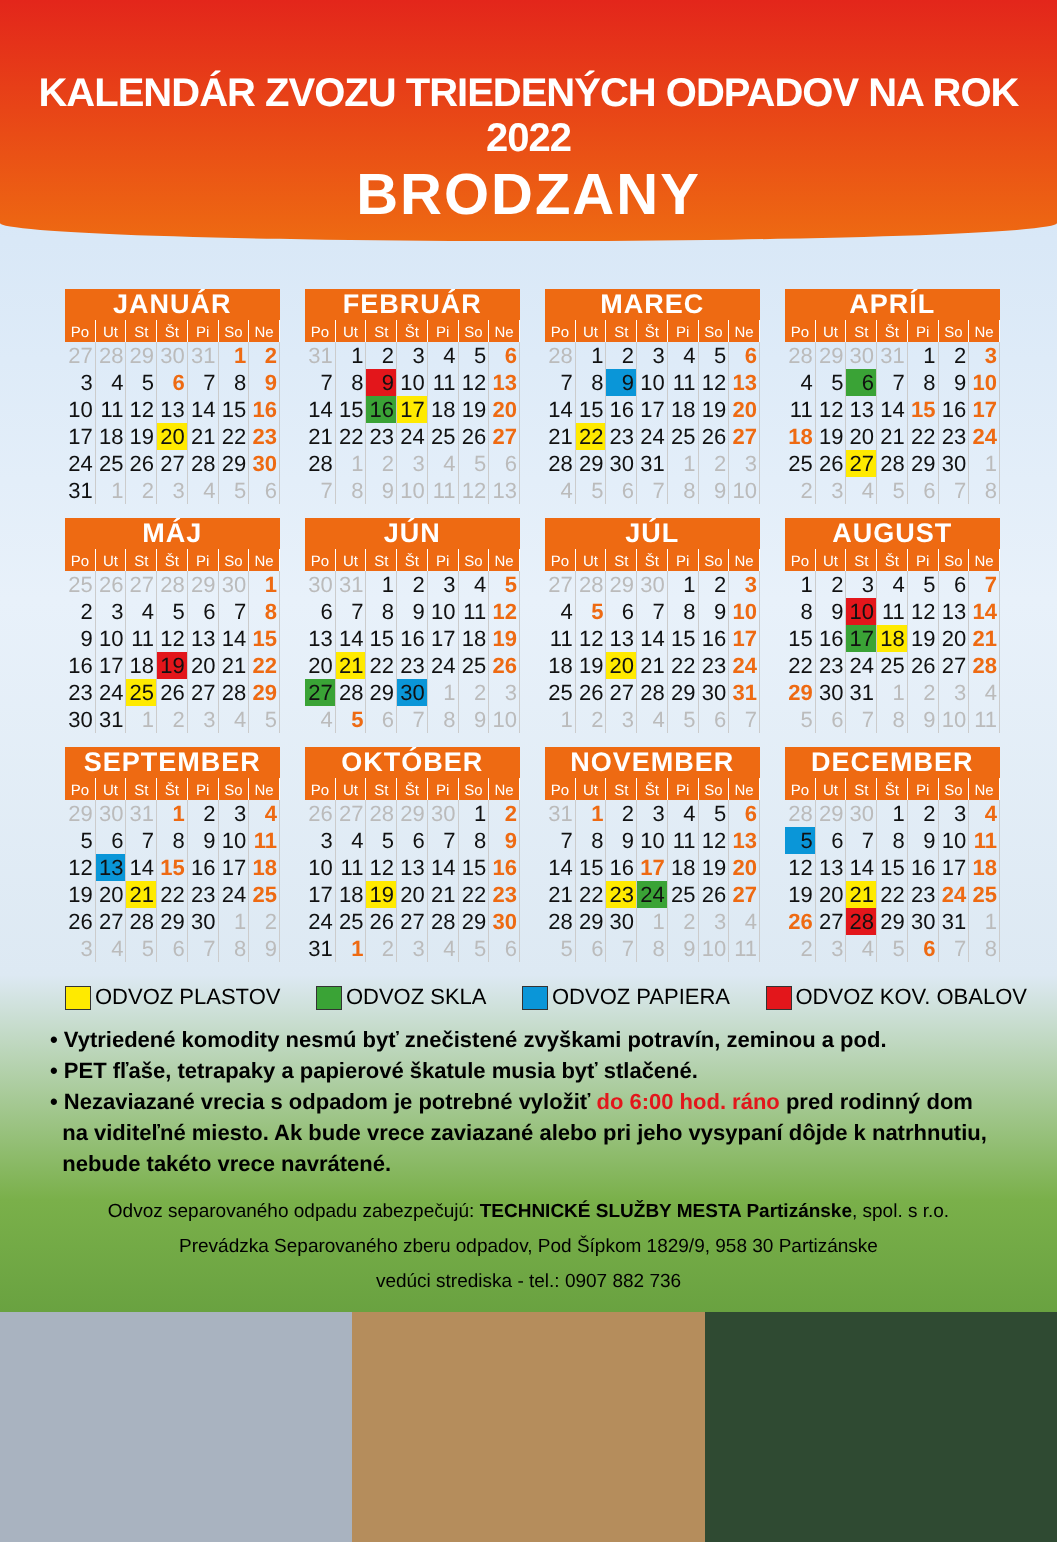KALENDÁR ZVOZU TRIEDENÝCH ODPADOV NA ROK 2022
BRODZANY
| JANUÁR | | | | | | |
| --- | --- | --- | --- | --- | --- | --- |
| Po | Ut | St | Št | Pi | So | Ne |
| 27 | 28 | 29 | 30 | 31 | 1 | 2 |
| 3 | 4 | 5 | 6 | 7 | 8 | 9 |
| 10 | 11 | 12 | 13 | 14 | 15 | 16 |
| 17 | 18 | 19 | 20 | 21 | 22 | 23 |
| 24 | 25 | 26 | 27 | 28 | 29 | 30 |
| 31 | 1 | 2 | 3 | 4 | 5 | 6 |
| FEBRUÁR | | | | | | |
| --- | --- | --- | --- | --- | --- | --- |
| Po | Ut | St | Št | Pi | So | Ne |
| 31 | 1 | 2 | 3 | 4 | 5 | 6 |
| 7 | 8 | 9 | 10 | 11 | 12 | 13 |
| 14 | 15 | 16 | 17 | 18 | 19 | 20 |
| 21 | 22 | 23 | 24 | 25 | 26 | 27 |
| 28 | 1 | 2 | 3 | 4 | 5 | 6 |
| 7 | 8 | 9 | 10 | 11 | 12 | 13 |
| MAREC | | | | | | |
| --- | --- | --- | --- | --- | --- | --- |
| Po | Ut | St | Št | Pi | So | Ne |
| 28 | 1 | 2 | 3 | 4 | 5 | 6 |
| 7 | 8 | 9 | 10 | 11 | 12 | 13 |
| 14 | 15 | 16 | 17 | 18 | 19 | 20 |
| 21 | 22 | 23 | 24 | 25 | 26 | 27 |
| 28 | 29 | 30 | 31 | 1 | 2 | 3 |
| 4 | 5 | 6 | 7 | 8 | 9 | 10 |
| APRÍL | | | | | | |
| --- | --- | --- | --- | --- | --- | --- |
| Po | Ut | St | Št | Pi | So | Ne |
| 28 | 29 | 30 | 31 | 1 | 2 | 3 |
| 4 | 5 | 6 | 7 | 8 | 9 | 10 |
| 11 | 12 | 13 | 14 | 15 | 16 | 17 |
| 18 | 19 | 20 | 21 | 22 | 23 | 24 |
| 25 | 26 | 27 | 28 | 29 | 30 | 1 |
| 2 | 3 | 4 | 5 | 6 | 7 | 8 |
| MÁJ | | | | | | |
| --- | --- | --- | --- | --- | --- | --- |
| Po | Ut | St | Št | Pi | So | Ne |
| 25 | 26 | 27 | 28 | 29 | 30 | 1 |
| 2 | 3 | 4 | 5 | 6 | 7 | 8 |
| 9 | 10 | 11 | 12 | 13 | 14 | 15 |
| 16 | 17 | 18 | 19 | 20 | 21 | 22 |
| 23 | 24 | 25 | 26 | 27 | 28 | 29 |
| 30 | 31 | 1 | 2 | 3 | 4 | 5 |
| JÚN | | | | | | |
| --- | --- | --- | --- | --- | --- | --- |
| Po | Ut | St | Št | Pi | So | Ne |
| 30 | 31 | 1 | 2 | 3 | 4 | 5 |
| 6 | 7 | 8 | 9 | 10 | 11 | 12 |
| 13 | 14 | 15 | 16 | 17 | 18 | 19 |
| 20 | 21 | 22 | 23 | 24 | 25 | 26 |
| 27 | 28 | 29 | 30 | 1 | 2 | 3 |
| 4 | 5 | 6 | 7 | 8 | 9 | 10 |
| JÚL | | | | | | |
| --- | --- | --- | --- | --- | --- | --- |
| Po | Ut | St | Št | Pi | So | Ne |
| 27 | 28 | 29 | 30 | 1 | 2 | 3 |
| 4 | 5 | 6 | 7 | 8 | 9 | 10 |
| 11 | 12 | 13 | 14 | 15 | 16 | 17 |
| 18 | 19 | 20 | 21 | 22 | 23 | 24 |
| 25 | 26 | 27 | 28 | 29 | 30 | 31 |
| 1 | 2 | 3 | 4 | 5 | 6 | 7 |
| AUGUST | | | | | | |
| --- | --- | --- | --- | --- | --- | --- |
| Po | Ut | St | Št | Pi | So | Ne |
| 1 | 2 | 3 | 4 | 5 | 6 | 7 |
| 8 | 9 | 10 | 11 | 12 | 13 | 14 |
| 15 | 16 | 17 | 18 | 19 | 20 | 21 |
| 22 | 23 | 24 | 25 | 26 | 27 | 28 |
| 29 | 30 | 31 | 1 | 2 | 3 | 4 |
| 5 | 6 | 7 | 8 | 9 | 10 | 11 |
| SEPTEMBER | | | | | | |
| --- | --- | --- | --- | --- | --- | --- |
| Po | Ut | St | Št | Pi | So | Ne |
| 29 | 30 | 31 | 1 | 2 | 3 | 4 |
| 5 | 6 | 7 | 8 | 9 | 10 | 11 |
| 12 | 13 | 14 | 15 | 16 | 17 | 18 |
| 19 | 20 | 21 | 22 | 23 | 24 | 25 |
| 26 | 27 | 28 | 29 | 30 | 1 | 2 |
| 3 | 4 | 5 | 6 | 7 | 8 | 9 |
| OKTÓBER | | | | | | |
| --- | --- | --- | --- | --- | --- | --- |
| Po | Ut | St | Št | Pi | So | Ne |
| 26 | 27 | 28 | 29 | 30 | 1 | 2 |
| 3 | 4 | 5 | 6 | 7 | 8 | 9 |
| 10 | 11 | 12 | 13 | 14 | 15 | 16 |
| 17 | 18 | 19 | 20 | 21 | 22 | 23 |
| 24 | 25 | 26 | 27 | 28 | 29 | 30 |
| 31 | 1 | 2 | 3 | 4 | 5 | 6 |
| NOVEMBER | | | | | | |
| --- | --- | --- | --- | --- | --- | --- |
| Po | Ut | St | Št | Pi | So | Ne |
| 31 | 1 | 2 | 3 | 4 | 5 | 6 |
| 7 | 8 | 9 | 10 | 11 | 12 | 13 |
| 14 | 15 | 16 | 17 | 18 | 19 | 20 |
| 21 | 22 | 23 | 24 | 25 | 26 | 27 |
| 28 | 29 | 30 | 1 | 2 | 3 | 4 |
| 5 | 6 | 7 | 8 | 9 | 10 | 11 |
| DECEMBER | | | | | | |
| --- | --- | --- | --- | --- | --- | --- |
| Po | Ut | St | Št | Pi | So | Ne |
| 28 | 29 | 30 | 1 | 2 | 3 | 4 |
| 5 | 6 | 7 | 8 | 9 | 10 | 11 |
| 12 | 13 | 14 | 15 | 16 | 17 | 18 |
| 19 | 20 | 21 | 22 | 23 | 24 | 25 |
| 26 | 27 | 28 | 29 | 30 | 31 | 1 |
| 2 | 3 | 4 | 5 | 6 | 7 | 8 |
ODVOZ PLASTOV ODVOZ SKLA ODVOZ PAPIERA ODVOZ KOV. OBALOV
• Vytriedené komodity nesmú byť znečistené zvyškami potravín, zeminou a pod.
• PET fľaše, tetrapaky a papierové škatule musia byť stlačené.
• Nezaviazané vrecia s odpadom je potrebné vyložiť do 6:00 hod. ráno pred rodinný dom
na viditeľné miesto. Ak bude vrece zaviazané alebo pri jeho vysypaní dôjde k natrhnutiu,
nebude takéto vrece navrátené.
Odvoz separovaného odpadu zabezpečujú: TECHNICKÉ SLUŽBY MESTA Partizánske, spol. s r.o.
Prevádzka Separovaného zberu odpadov, Pod Šípkom 1829/9, 958 30 Partizánske
vedúci strediska - tel.: 0907 882 736